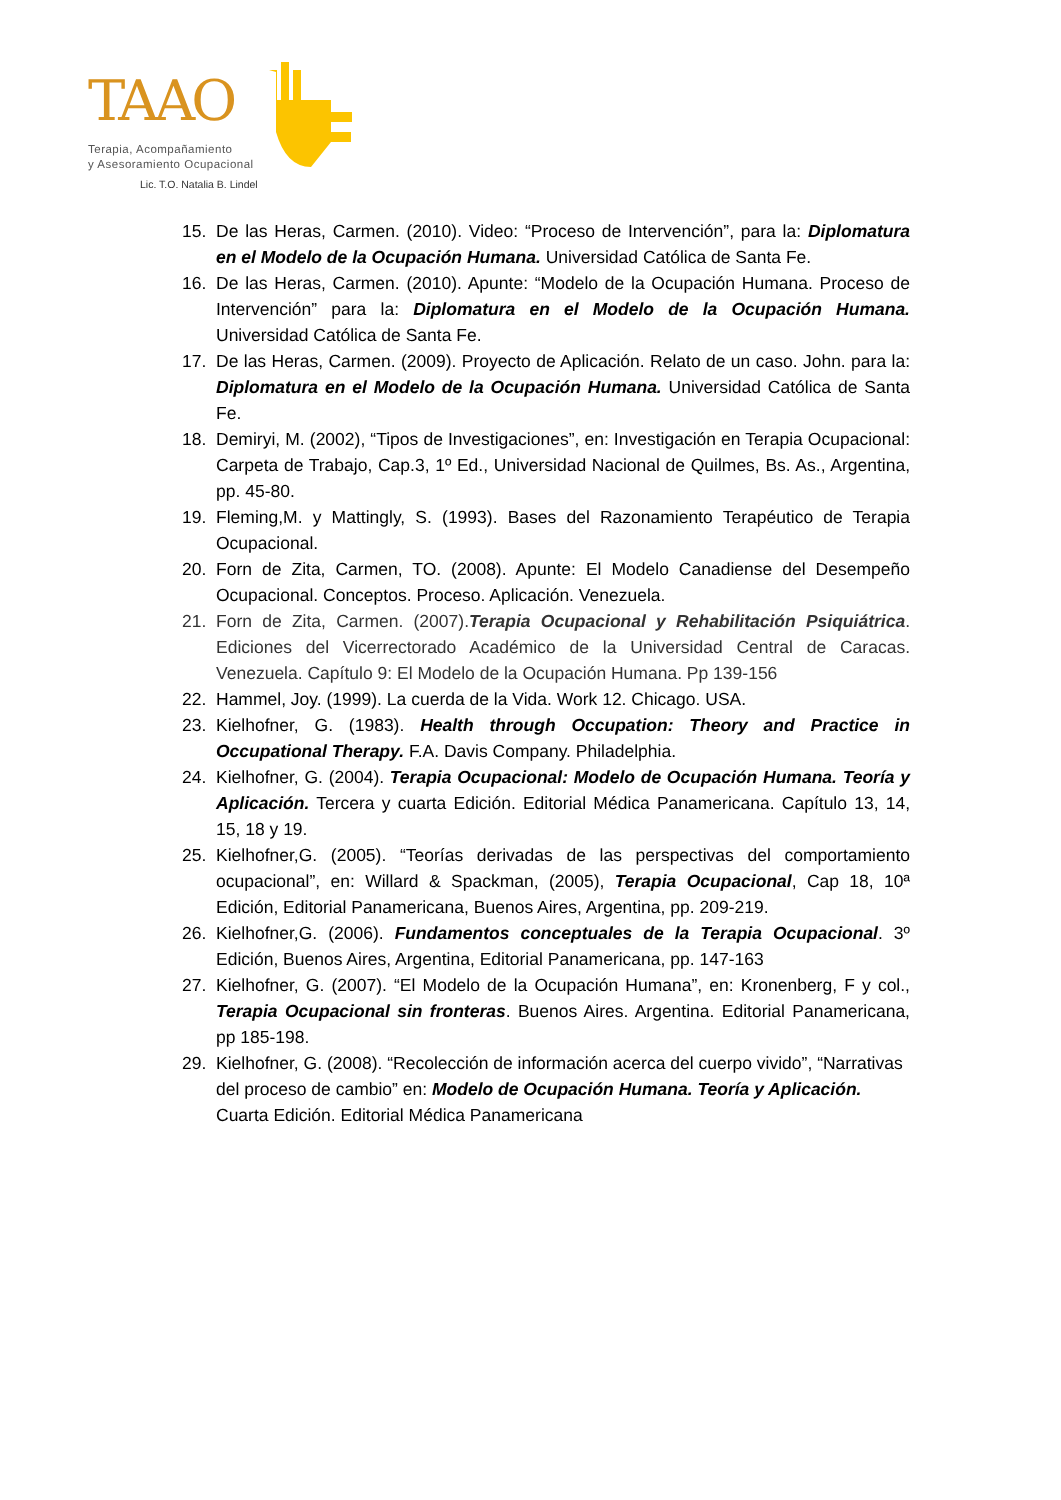TAAO
Terapia, Acompañamiento
y Asesoramiento Ocupacional
Lic. T.O. Natalia B. Lindel
15. De las Heras, Carmen. (2010). Video: “Proceso de Intervención”, para la: Diplomatura en el Modelo de la Ocupación Humana. Universidad Católica de Santa Fe.
16. De las Heras, Carmen. (2010). Apunte: “Modelo de la Ocupación Humana. Proceso de Intervención” para la: Diplomatura en el Modelo de la Ocupación Humana. Universidad Católica de Santa Fe.
17. De las Heras, Carmen. (2009). Proyecto de Aplicación. Relato de un caso. John. para la: Diplomatura en el Modelo de la Ocupación Humana. Universidad Católica de Santa Fe.
18. Demiryi, M. (2002), “Tipos de Investigaciones”, en: Investigación en Terapia Ocupacional: Carpeta de Trabajo, Cap.3, 1º Ed., Universidad Nacional de Quilmes, Bs. As., Argentina, pp. 45-80.
19. Fleming,M. y Mattingly, S. (1993). Bases del Razonamiento Terapéutico de Terapia Ocupacional.
20. Forn de Zita, Carmen, TO. (2008). Apunte: El Modelo Canadiense del Desempeño Ocupacional. Conceptos. Proceso. Aplicación. Venezuela.
21. Forn de Zita, Carmen. (2007).Terapia Ocupacional y Rehabilitación Psiquiátrica. Ediciones del Vicerrectorado Académico de la Universidad Central de Caracas. Venezuela. Capítulo 9: El Modelo de la Ocupación Humana. Pp 139-156
22. Hammel, Joy. (1999). La cuerda de la Vida. Work 12. Chicago. USA.
23. Kielhofner, G. (1983). Health through Occupation: Theory and Practice in Occupational Therapy. F.A. Davis Company. Philadelphia.
24. Kielhofner, G. (2004). Terapia Ocupacional: Modelo de Ocupación Humana. Teoría y Aplicación. Tercera y cuarta Edición. Editorial Médica Panamericana. Capítulo 13, 14, 15, 18 y 19.
25. Kielhofner,G. (2005). “Teorías derivadas de las perspectivas del comportamiento ocupacional”, en: Willard & Spackman, (2005), Terapia Ocupacional, Cap 18, 10ª Edición, Editorial Panamericana, Buenos Aires, Argentina, pp. 209-219.
26. Kielhofner,G. (2006). Fundamentos conceptuales de la Terapia Ocupacional. 3º Edición, Buenos Aires, Argentina, Editorial Panamericana, pp. 147-163
27. Kielhofner, G. (2007). “El Modelo de la Ocupación Humana”, en: Kronenberg, F y col., Terapia Ocupacional sin fronteras. Buenos Aires. Argentina. Editorial Panamericana, pp 185-198.
29. Kielhofner, G. (2008). “Recolección de información acerca del cuerpo vivido”, “Narrativas del proceso de cambio” en: Modelo de Ocupación Humana. Teoría y Aplicación. Cuarta Edición. Editorial Médica Panamericana